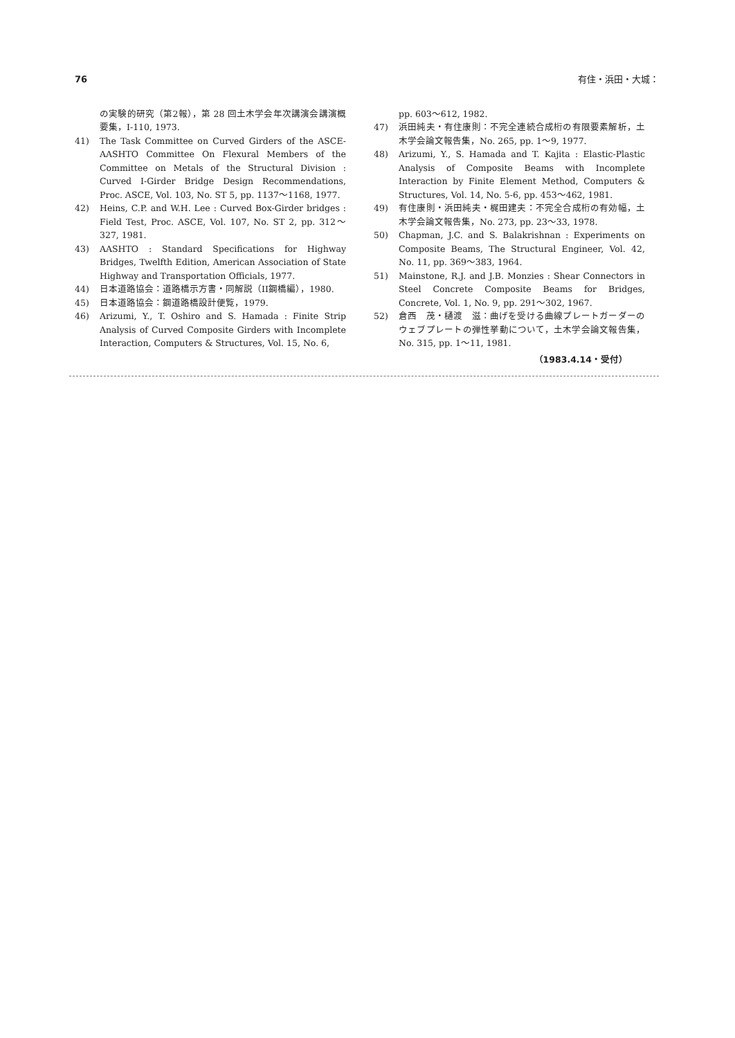76 有住・浜田・大城：
の実験的研究（第2報），第 28 回土木学会年次講演会講演概要集，I-110, 1973.
41) The Task Committee on Curved Girders of the ASCE-AASHTO Committee On Flexural Members of the Committee on Metals of the Structural Division : Curved I-Girder Bridge Design Recommendations, Proc. ASCE, Vol. 103, No. ST 5, pp. 1137～1168, 1977.
42) Heins, C.P. and W.H. Lee : Curved Box-Girder bridges : Field Test, Proc. ASCE, Vol. 107, No. ST 2, pp. 312～327, 1981.
43) AASHTO : Standard Specifications for Highway Bridges, Twelfth Edition, American Association of State Highway and Transportation Officials, 1977.
44) 日本道路協会：道路橋示方書・同解説（II鋼橋編），1980.
45) 日本道路協会：鋼道路橋設計便覧，1979.
46) Arizumi, Y., T. Oshiro and S. Hamada : Finite Strip Analysis of Curved Composite Girders with Incomplete Interaction, Computers & Structures, Vol. 15, No. 6,
pp. 603～612, 1982.
47) 浜田純夫・有住康則：不完全連続合成桁の有限要素解析，土木学会論文報告集，No. 265, pp. 1～9, 1977.
48) Arizumi, Y., S. Hamada and T. Kajita : Elastic-Plastic Analysis of Composite Beams with Incomplete Interaction by Finite Element Method, Computers & Structures, Vol. 14, No. 5-6, pp. 453～462, 1981.
49) 有住康則・浜田純夫・梶田建夫：不完全合成桁の有効幅，土木学会論文報告集，No. 273, pp. 23～33, 1978.
50) Chapman, J.C. and S. Balakrishnan : Experiments on Composite Beams, The Structural Engineer, Vol. 42, No. 11, pp. 369～383, 1964.
51) Mainstone, R.J. and J.B. Monzies : Shear Connectors in Steel Concrete Composite Beams for Bridges, Concrete, Vol. 1, No. 9, pp. 291～302, 1967.
52) 倉西　茂・樋渡　滋：曲げを受ける曲線プレートガーダーのウェブプレートの弾性挙動について，土木学会論文報告集，No. 315, pp. 1～11, 1981.
（1983.4.14・受付）